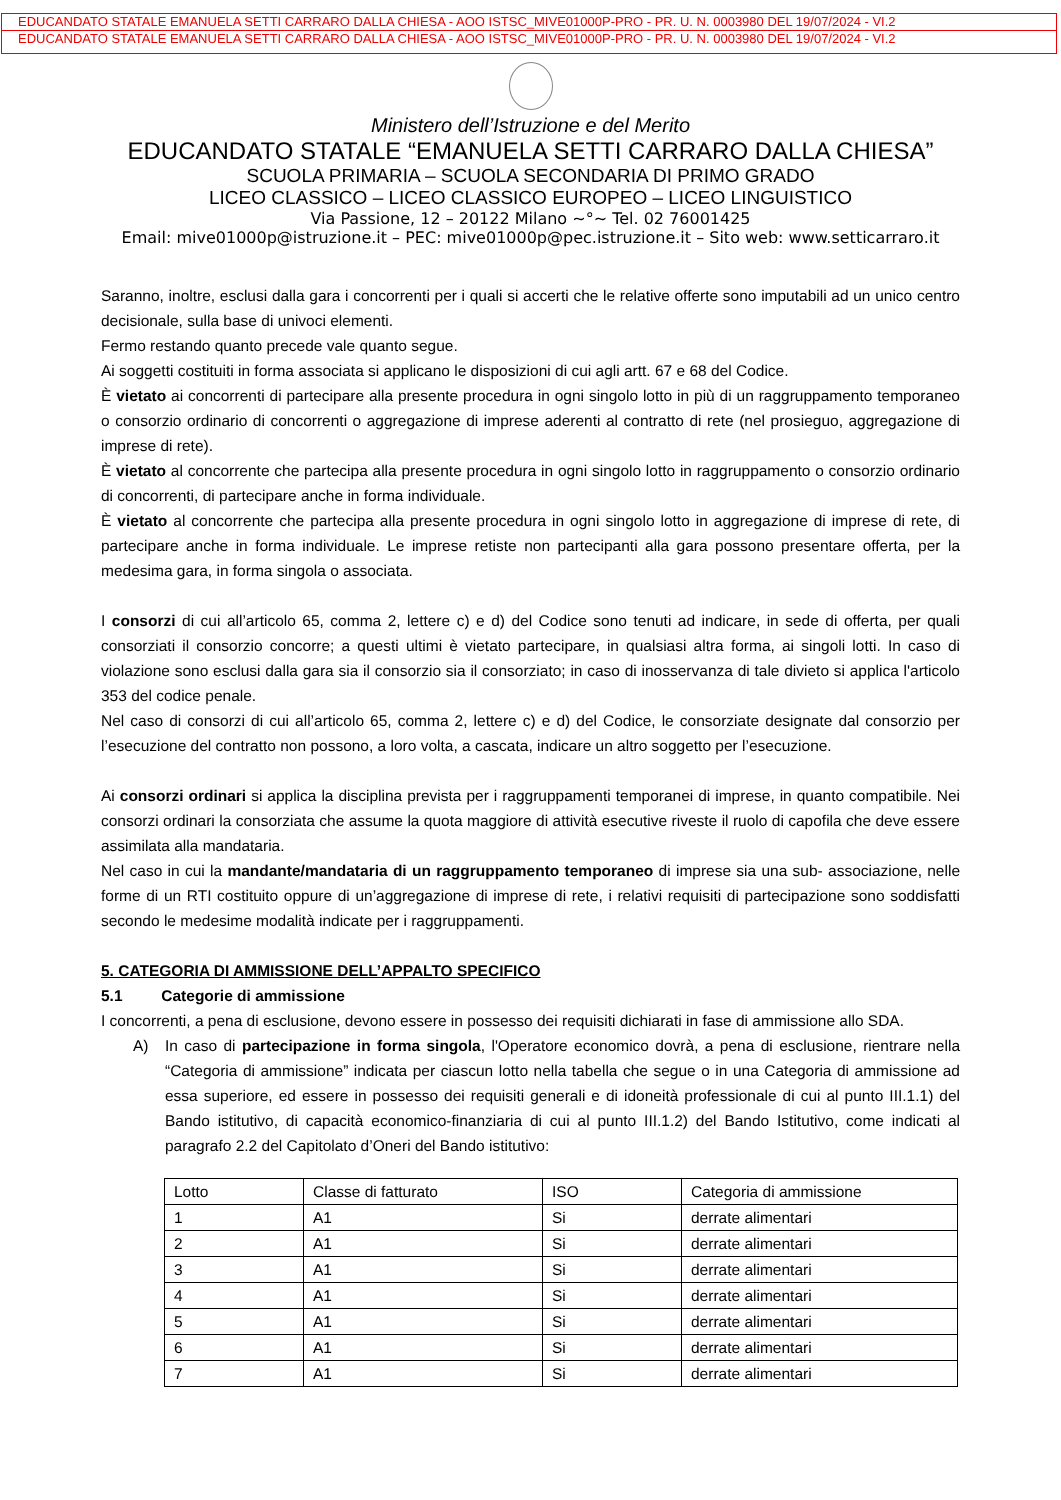EDUCANDATO STATALE EMANUELA SETTI CARRARO DALLA CHIESA - AOO ISTSC_MIVE01000P-PRO - PR. U. N. 0003980 DEL 19/07/2024 - VI.2
EDUCANDATO STATALE EMANUELA SETTI CARRARO DALLA CHIESA - AOO ISTSC_MIVE01000P-PRO - PR. U. N. 0003980 DEL 19/07/2024 - VI.2
Ministero dell’Istruzione e del Merito
EDUCANDATO STATALE “EMANUELA SETTI CARRARO DALLA CHIESA”
SCUOLA PRIMARIA – SCUOLA SECONDARIA DI PRIMO GRADO
LICEO CLASSICO – LICEO CLASSICO EUROPEO – LICEO LINGUISTICO
Via Passione, 12 – 20122 Milano ~°~ Tel. 02 76001425
Email: mive01000p@istruzione.it – PEC: mive01000p@pec.istruzione.it – Sito web: www.setticarraro.it
Saranno, inoltre, esclusi dalla gara i concorrenti per i quali si accerti che le relative offerte sono imputabili ad un unico centro decisionale, sulla base di univoci elementi.
Fermo restando quanto precede vale quanto segue.
Ai soggetti costituiti in forma associata si applicano le disposizioni di cui agli artt. 67 e 68 del Codice.
È vietato ai concorrenti di partecipare alla presente procedura in ogni singolo lotto in più di un raggruppamento temporaneo o consorzio ordinario di concorrenti o aggregazione di imprese aderenti al contratto di rete (nel prosieguo, aggregazione di imprese di rete).
È vietato al concorrente che partecipa alla presente procedura in ogni singolo lotto in raggruppamento o consorzio ordinario di concorrenti, di partecipare anche in forma individuale.
È vietato al concorrente che partecipa alla presente procedura in ogni singolo lotto in aggregazione di imprese di rete, di partecipare anche in forma individuale. Le imprese retiste non partecipanti alla gara possono presentare offerta, per la medesima gara, in forma singola o associata.
I consorzi di cui all’articolo 65, comma 2, lettere c) e d) del Codice sono tenuti ad indicare, in sede di offerta, per quali consorziati il consorzio concorre; a questi ultimi è vietato partecipare, in qualsiasi altra forma, ai singoli lotti. In caso di violazione sono esclusi dalla gara sia il consorzio sia il consorziato; in caso di inosservanza di tale divieto si applica l'articolo 353 del codice penale.
Nel caso di consorzi di cui all’articolo 65, comma 2, lettere c) e d) del Codice, le consorziate designate dal consorzio per l’esecuzione del contratto non possono, a loro volta, a cascata, indicare un altro soggetto per l’esecuzione.
Ai consorzi ordinari si applica la disciplina prevista per i raggruppamenti temporanei di imprese, in quanto compatibile. Nei consorzi ordinari la consorziata che assume la quota maggiore di attività esecutive riveste il ruolo di capofila che deve essere assimilata alla mandataria.
Nel caso in cui la mandante/mandataria di un raggruppamento temporaneo di imprese sia una sub- associazione, nelle forme di un RTI costituito oppure di un’aggregazione di imprese di rete, i relativi requisiti di partecipazione sono soddisfatti secondo le medesime modalità indicate per i raggruppamenti.
5. CATEGORIA DI AMMISSIONE DELL’APPALTO SPECIFICO
5.1 Categorie di ammissione
I concorrenti, a pena di esclusione, devono essere in possesso dei requisiti dichiarati in fase di ammissione allo SDA.
A) In caso di partecipazione in forma singola, l'Operatore economico dovrà, a pena di esclusione, rientrare nella “Categoria di ammissione” indicata per ciascun lotto nella tabella che segue o in una Categoria di ammissione ad essa superiore, ed essere in possesso dei requisiti generali e di idoneità professionale di cui al punto III.1.1) del Bando istitutivo, di capacità economico-finanziaria di cui al punto III.1.2) del Bando Istitutivo, come indicati al paragrafo 2.2 del Capitolato d’Oneri del Bando istitutivo:
| Lotto | Classe di fatturato | ISO | Categoria di ammissione |
| 1 | A1 | Si | derrate alimentari |
| 2 | A1 | Si | derrate alimentari |
| 3 | A1 | Si | derrate alimentari |
| 4 | A1 | Si | derrate alimentari |
| 5 | A1 | Si | derrate alimentari |
| 6 | A1 | Si | derrate alimentari |
| 7 | A1 | Si | derrate alimentari |